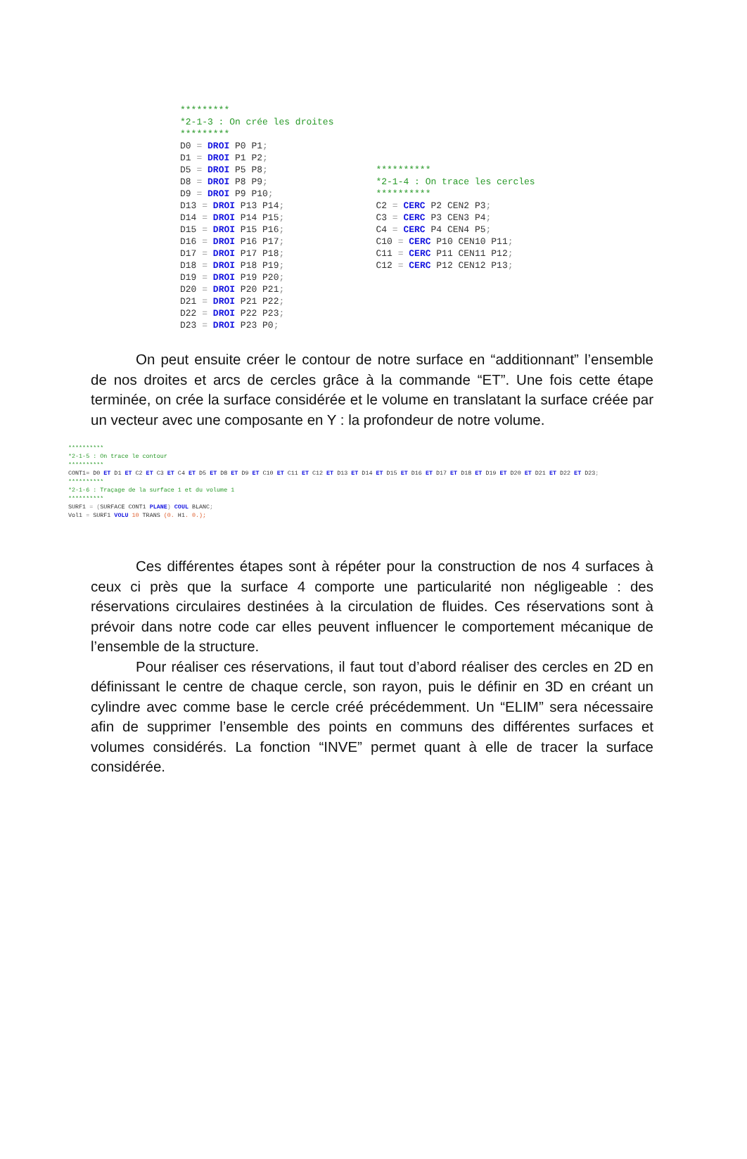********* *2-1-3 : On crée les droites ********* D0 = DROI P0 P1; D1 = DROI P1 P2; D5 = DROI P5 P8; D8 = DROI P8 P9; D9 = DROI P9 P10; D13 = DROI P13 P14; D14 = DROI P14 P15; D15 = DROI P15 P16; D16 = DROI P16 P17; D17 = DROI P17 P18; D18 = DROI P18 P19; D19 = DROI P19 P20; D20 = DROI P20 P21; D21 = DROI P21 P22; D22 = DROI P22 P23; D23 = DROI P23 P0;
********** *2-1-4 : On trace les cercles ********** C2 = CERC P2 CEN2 P3; C3 = CERC P3 CEN3 P4; C4 = CERC P4 CEN4 P5; C10 = CERC P10 CEN10 P11; C11 = CERC P11 CEN11 P12; C12 = CERC P12 CEN12 P13;
On peut ensuite créer le contour de notre surface en “additionnant” l’ensemble de nos droites et arcs de cercles grâce à la commande “ET”. Une fois cette étape terminée, on crée la surface considérée et le volume en translatant la surface créée par un vecteur avec une composante en Y : la profondeur de notre volume.
********** *2-1-5 : On trace le contour ********** CONT1= D0 ET D1 ET C2 ET C3 ET C4 ET D5 ET D8 ET D9 ET C10 ET C11 ET C12 ET D13 ET D14 ET D15 ET D16 ET D17 ET D18 ET D19 ET D20 ET D21 ET D22 ET D23; ********** *2-1-6 : Traçage de la surface 1 et du volume 1 ********** SURF1 = (SURFACE CONT1 PLANE) COUL BLANC; Vol1 = SURF1 VOLU 10 TRANS (0. H1. 0.);
Ces différentes étapes sont à répéter pour la construction de nos 4 surfaces à ceux ci près que la surface 4 comporte une particularité non négligeable : des réservations circulaires destinées à la circulation de fluides. Ces réservations sont à prévoir dans notre code car elles peuvent influencer le comportement mécanique de l’ensemble de la structure.
Pour réaliser ces réservations, il faut tout d’abord réaliser des cercles en 2D en définissant le centre de chaque cercle, son rayon, puis le définir en 3D en créant un cylindre avec comme base le cercle créé précédemment. Un “ELIM” sera nécessaire afin de supprimer l’ensemble des points en communs des différentes surfaces et volumes considérés. La fonction “INVE” permet quant à elle de tracer la surface considérée.